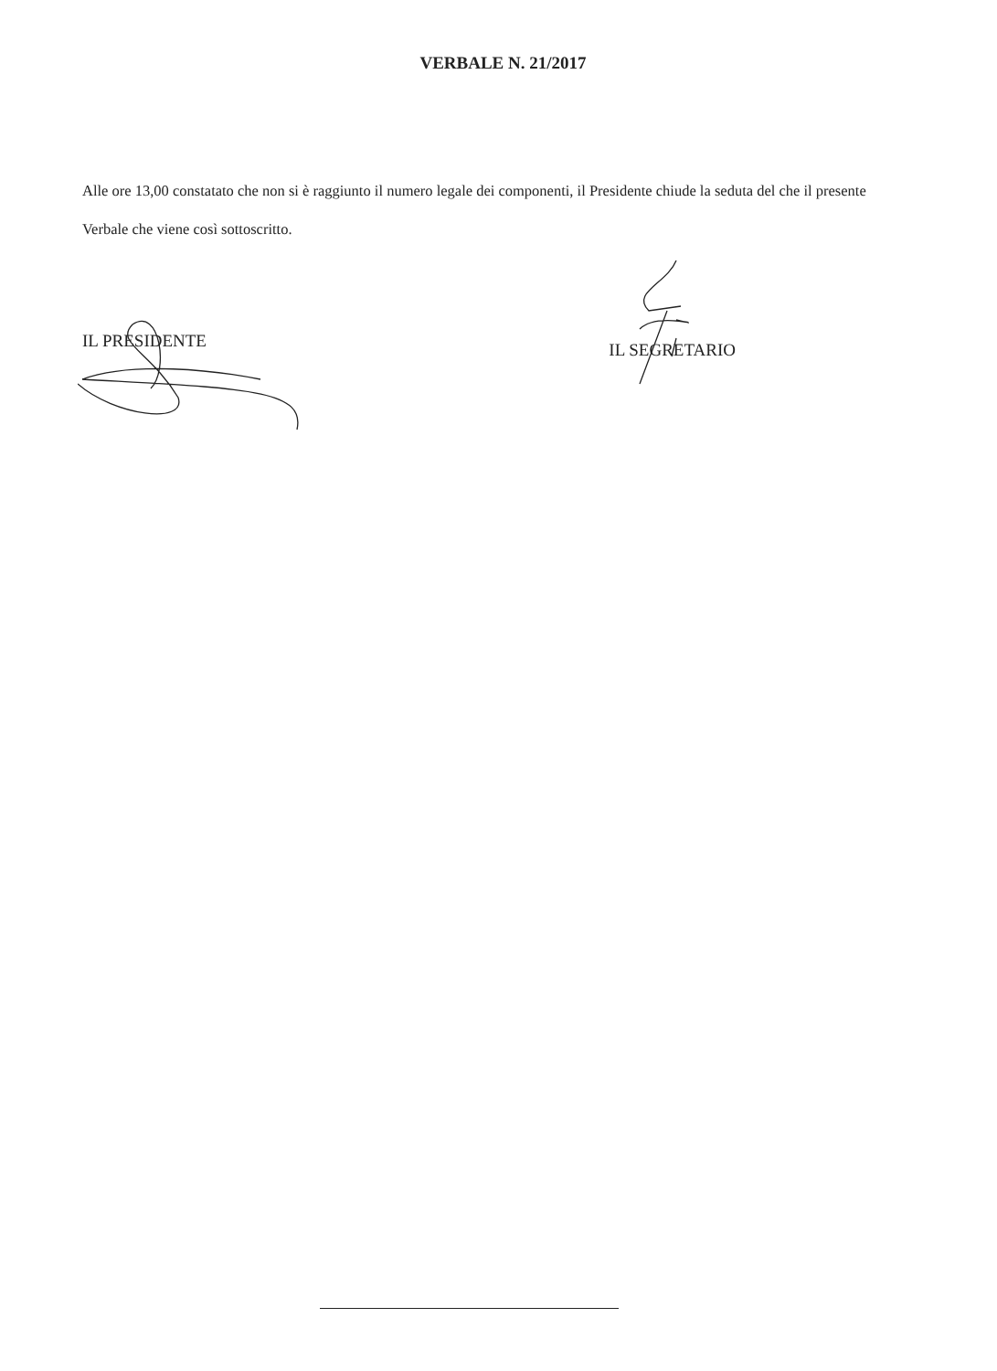VERBALE N. 21/2017
Alle ore 13,00 constatato che non si è raggiunto il numero legale dei componenti, il Presidente chiude la seduta del che il presente Verbale che viene così sottoscritto.
IL PRESIDENTE
IL SEGRETARIO